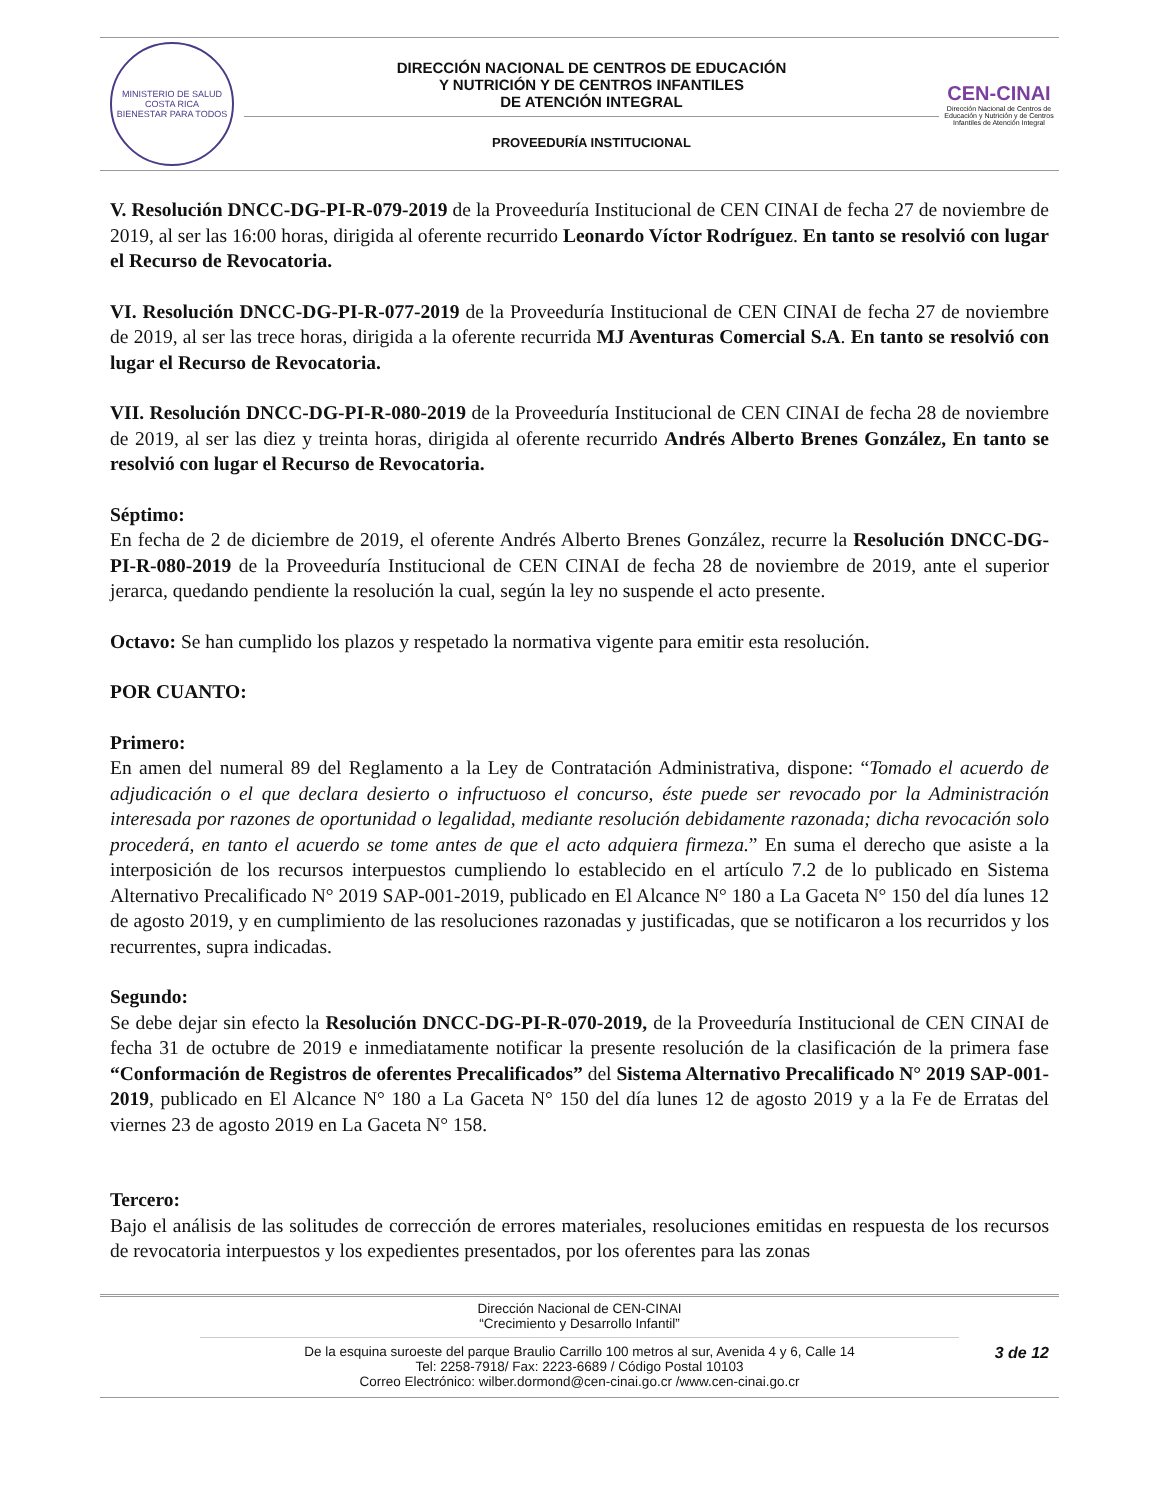MINISTERIO DE SALUD
COSTA RICA
BIENESTAR PARA TODOS
DIRECCIÓN NACIONAL DE CENTROS DE EDUCACIÓN
Y NUTRICIÓN Y DE CENTROS INFANTILES
DE ATENCIÓN INTEGRAL
PROVEEDURÍA INSTITUCIONAL
CEN-CINAI
Dirección Nacional de Centros de Educación y Nutrición y de Centros Infantiles de Atención Integral
V. Resolución DNCC-DG-PI-R-079-2019 de la Proveeduría Institucional de CEN CINAI de fecha 27 de noviembre de 2019, al ser las 16:00 horas, dirigida al oferente recurrido Leonardo Víctor Rodríguez. En tanto se resolvió con lugar el Recurso de Revocatoria.
VI. Resolución DNCC-DG-PI-R-077-2019 de la Proveeduría Institucional de CEN CINAI de fecha 27 de noviembre de 2019, al ser las trece horas, dirigida a la oferente recurrida MJ Aventuras Comercial S.A. En tanto se resolvió con lugar el Recurso de Revocatoria.
VII. Resolución DNCC-DG-PI-R-080-2019 de la Proveeduría Institucional de CEN CINAI de fecha 28 de noviembre de 2019, al ser las diez y treinta horas, dirigida al oferente recurrido Andrés Alberto Brenes González, En tanto se resolvió con lugar el Recurso de Revocatoria.
Séptimo:
En fecha de 2 de diciembre de 2019, el oferente Andrés Alberto Brenes González, recurre la Resolución DNCC-DG-PI-R-080-2019 de la Proveeduría Institucional de CEN CINAI de fecha 28 de noviembre de 2019, ante el superior jerarca, quedando pendiente la resolución la cual, según la ley no suspende el acto presente.
Octavo: Se han cumplido los plazos y respetado la normativa vigente para emitir esta resolución.
POR CUANTO:
Primero:
En amen del numeral 89 del Reglamento a la Ley de Contratación Administrativa, dispone: “Tomado el acuerdo de adjudicación o el que declara desierto o infructuoso el concurso, éste puede ser revocado por la Administración interesada por razones de oportunidad o legalidad, mediante resolución debidamente razonada; dicha revocación solo procederá, en tanto el acuerdo se tome antes de que el acto adquiera firmeza.” En suma el derecho que asiste a la interposición de los recursos interpuestos cumpliendo lo establecido en el artículo 7.2 de lo publicado en Sistema Alternativo Precalificado N° 2019 SAP-001-2019, publicado en El Alcance N° 180 a La Gaceta N° 150 del día lunes 12 de agosto 2019, y en cumplimiento de las resoluciones razonadas y justificadas, que se notificaron a los recurridos y los recurrentes, supra indicadas.
Segundo:
Se debe dejar sin efecto la Resolución DNCC-DG-PI-R-070-2019, de la Proveeduría Institucional de CEN CINAI de fecha 31 de octubre de 2019 e inmediatamente notificar la presente resolución de la clasificación de la primera fase “Conformación de Registros de oferentes Precalificados” del Sistema Alternativo Precalificado N° 2019 SAP-001-2019, publicado en El Alcance N° 180 a La Gaceta N° 150 del día lunes 12 de agosto 2019 y a la Fe de Erratas del viernes 23 de agosto 2019 en La Gaceta N° 158.
Tercero:
Bajo el análisis de las solitudes de corrección de errores materiales, resoluciones emitidas en respuesta de los recursos de revocatoria interpuestos y los expedientes presentados, por los oferentes para las zonas
Dirección Nacional de CEN-CINAI
“Crecimiento y Desarrollo Infantil”
3 de 12 De la esquina suroeste del parque Braulio Carrillo 100 metros al sur, Avenida 4 y 6, Calle 14
Tel: 2258-7918/ Fax: 2223-6689 / Código Postal 10103
Correo Electrónico: wilber.dormond@cen-cinai.go.cr /www.cen-cinai.go.cr